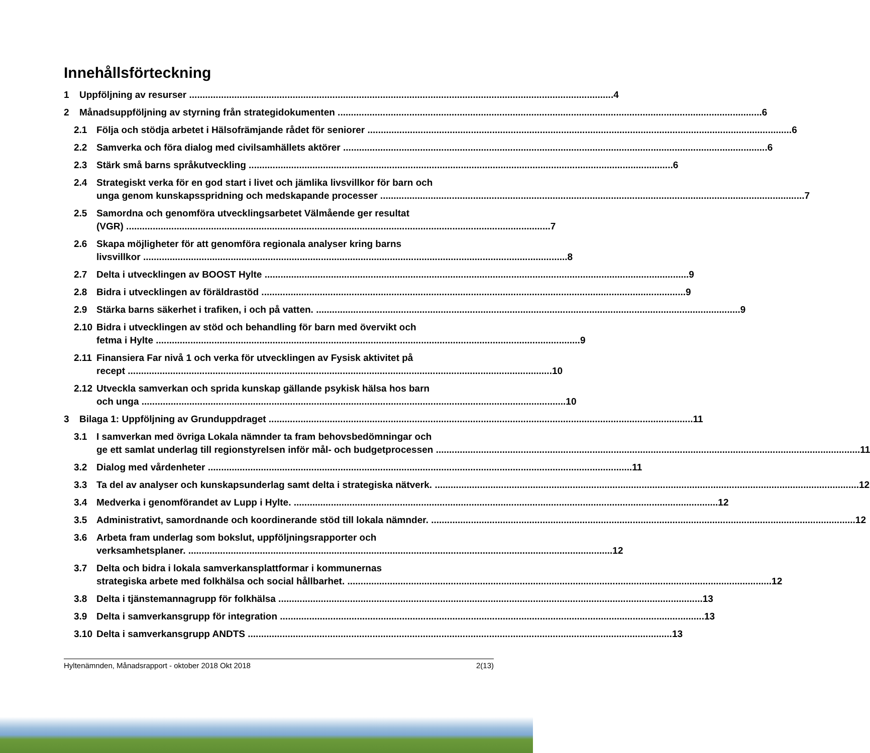Innehållsförteckning
1 Uppföljning av resurser 4
2 Månadsuppföljning av styrning från strategidokumenten 6
2.1 Följa och stödja arbetet i Hälsofrämjande rådet för seniorer 6
2.2 Samverka och föra dialog med civilsamhällets aktörer 6
2.3 Stärk små barns språkutveckling 6
2.4 Strategiskt verka för en god start i livet och jämlika livsvillkor för barn och
unga genom kunskapsspridning och medskapande processer 7
2.5 Samordna och genomföra utvecklingsarbetet Välmående ger resultat
(VGR) 7
2.6 Skapa möjligheter för att genomföra regionala analyser kring barns
livsvillkor 8
2.7 Delta i utvecklingen av BOOST Hylte 9
2.8 Bidra i utvecklingen av föräldrastöd 9
2.9 Stärka barns säkerhet i trafiken, i och på vatten. 9
2.10 Bidra i utvecklingen av stöd och behandling för barn med övervikt och
fetma i Hylte 9
2.11 Finansiera Far nivå 1 och verka för utvecklingen av Fysisk aktivitet på
recept 10
2.12 Utveckla samverkan och sprida kunskap gällande psykisk hälsa hos barn
och unga 10
3 Bilaga 1: Uppföljning av Grunduppdraget 11
3.1 I samverkan med övriga Lokala nämnder ta fram behovsbedömningar och
ge ett samlat underlag till regionstyrelsen inför mål- och budgetprocessen 11
3.2 Dialog med vårdenheter 11
3.3 Ta del av analyser och kunskapsunderlag samt delta i strategiska nätverk. 12
3.4 Medverka i genomförandet av Lupp i Hylte. 12
3.5 Administrativt, samordnande och koordinerande stöd till lokala nämnder. 12
3.6 Arbeta fram underlag som bokslut, uppföljningsrapporter och
verksamhetsplaner. 12
3.7 Delta och bidra i lokala samverkansplattformar i kommunernas
strategiska arbete med folkhälsa och social hållbarhet. 12
3.8 Delta i tjänstemannagrupp för folkhälsa 13
3.9 Delta i samverkansgrupp för integration 13
3.10 Delta i samverkansgrupp ANDTS 13
Hyltenämnden, Månadsrapport - oktober 2018 Okt 2018 2(13)